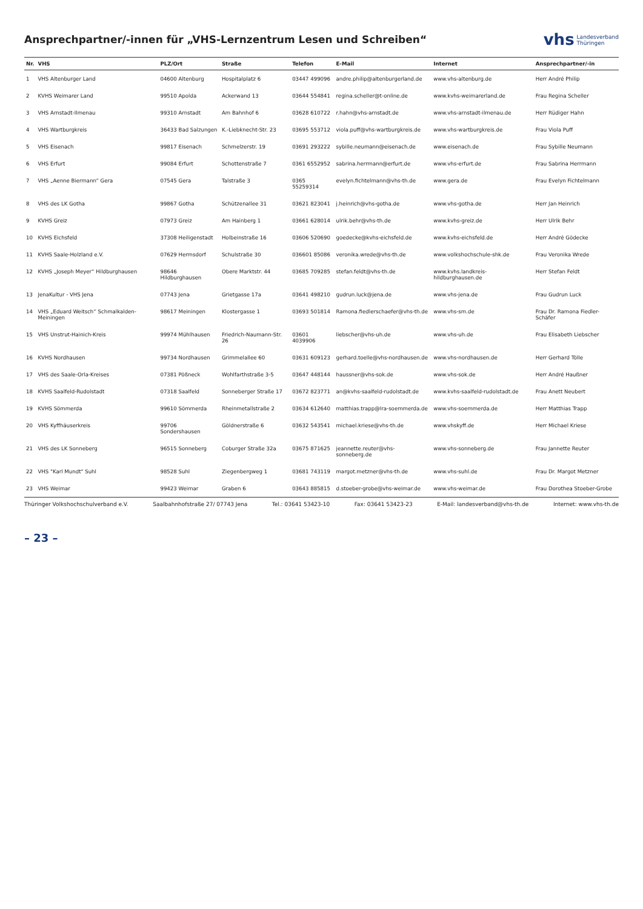Ansprechpartner/-innen für „VHS-Lernzentrum Lesen und Schreiben“
vhs Landesverband
Thüringen
| Nr. | VHS | PLZ/Ort | Straße | Telefon | E-Mail | Internet | Ansprechpartner/-in |
| --- | --- | --- | --- | --- | --- | --- | --- |
| 1 | VHS Altenburger Land | 04600 Altenburg | Hospitalplatz 6 | 03447 499096 | andre.philip@altenburgerland.de | www.vhs-altenburg.de | Herr André Philip |
| 2 | KVHS Weimarer Land | 99510 Apolda | Ackerwand 13 | 03644 554841 | regina.scheller@t-online.de | www.kvhs-weimarerland.de | Frau Regina Scheller |
| 3 | VHS Arnstadt-Ilmenau | 99310 Arnstadt | Am Bahnhof 6 | 03628 610722 | r.hahn@vhs-arnstadt.de | www.vhs-arnstadt-ilmenau.de | Herr Rüdiger Hahn |
| 4 | VHS Wartburgkreis | 36433 Bad Salzungen | K.-Liebknecht-Str. 23 | 03695 553712 | viola.puff@vhs-wartburgkreis.de | www.vhs-wartburgkreis.de | Frau Viola Puff |
| 5 | VHS Eisenach | 99817 Eisenach | Schmelzerstr. 19 | 03691 293222 | sybille.neumann@eisenach.de | www.eisenach.de | Frau Sybille Neumann |
| 6 | VHS Erfurt | 99084 Erfurt | Schottenstraße 7 | 0361 6552952 | sabrina.herrmann@erfurt.de | www.vhs-erfurt.de | Frau Sabrina Herrmann |
| 7 | VHS „Aenne Biermann“ Gera | 07545 Gera | Talstraße 3 | 0365 55259314 | evelyn.fichtelmann@vhs-th.de | www.gera.de | Frau Evelyn Fichtelmann |
| 8 | VHS des LK Gotha | 99867 Gotha | Schützenallee 31 | 03621 823041 | j.heinrich@vhs-gotha.de | www.vhs-gotha.de | Herr Jan Heinrich |
| 9 | KVHS Greiz | 07973 Greiz | Am Hainberg 1 | 03661 628014 | ulrik.behr@vhs-th.de | www.kvhs-greiz.de | Herr Ulrik Behr |
| 10 | KVHS Eichsfeld | 37308 Heiligenstadt | Holbeinstraße 16 | 03606 520690 | goedecke@kvhs-eichsfeld.de | www.kvhs-eichsfeld.de | Herr André Gödecke |
| 11 | KVHS Saale-Holzland e.V. | 07629 Hermsdorf | Schulstraße 30 | 036601 85086 | veronika.wrede@vhs-th.de | www.volkshochschule-shk.de | Frau Veronika Wrede |
| 12 | KVHS „Joseph Meyer“ Hildburghausen | 98646 Hildburghausen | Obere Marktstr. 44 | 03685 709285 | stefan.feldt@vhs-th.de | www.kvhs.landkreis-hildburghausen.de | Herr Stefan Feldt |
| 13 | JenaKultur - VHS Jena | 07743 Jena | Grietgasse 17a | 03641 498210 | gudrun.luck@jena.de | www.vhs-jena.de | Frau Gudrun Luck |
| 14 | VHS „Eduard Weitsch“ Schmalkalden-Meiningen | 98617 Meiningen | Klostergasse 1 | 03693 501814 | Ramona.fiedlerschaefer@vhs-th.de | www.vhs-sm.de | Frau Dr. Ramona Fiedler-Schäfer |
| 15 | VHS Unstrut-Hainich-Kreis | 99974 Mühlhausen | Friedrich-Naumann-Str. 26 | 03601 4039906 | liebscher@vhs-uh.de | www.vhs-uh.de | Frau Elisabeth Liebscher |
| 16 | KVHS Nordhausen | 99734 Nordhausen | Grimmelallee 60 | 03631 609123 | gerhard.toelle@vhs-nordhausen.de | www.vhs-nordhausen.de | Herr Gerhard Tölle |
| 17 | VHS des Saale-Orla-Kreises | 07381 Pößneck | Wohlfarthstraße 3-5 | 03647 448144 | haussner@vhs-sok.de | www.vhs-sok.de | Herr André Haußner |
| 18 | KVHS Saalfeld-Rudolstadt | 07318 Saalfeld | Sonneberger Straße 17 | 03672 823771 | an@kvhs-saalfeld-rudolstadt.de | www.kvhs-saalfeld-rudolstadt.de | Frau Anett Neubert |
| 19 | KVHS Sömmerda | 99610 Sömmerda | Rheinmetallstraße 2 | 03634 612640 | matthias.trapp@lra-soemmerda.de | www.vhs-soemmerda.de | Herr Matthias Trapp |
| 20 | VHS Kyffhäuserkreis | 99706 Sondershausen | Göldnerstraße 6 | 03632 543541 | michael.kriese@vhs-th.de | www.vhskyff.de | Herr Michael Kriese |
| 21 | VHS des LK Sonneberg | 96515 Sonneberg | Coburger Straße 32a | 03675 871625 | jeannette.reuter@vhs-sonneberg.de | www.vhs-sonneberg.de | Frau Jannette Reuter |
| 22 | VHS "Karl Mundt" Suhl | 98528 Suhl | Ziegenbergweg 1 | 03681 743119 | margot.metzner@vhs-th.de | www.vhs-suhl.de | Frau Dr. Margot Metzner |
| 23 | VHS Weimar | 99423 Weimar | Graben 6 | 03643 885815 | d.stoeber-grobe@vhs-weimar.de | www.vhs-weimar.de | Frau Dorothea Stoeber-Grobe |
Thüringer Volkshochschulverband e.V. Saalbahnhofstraße 27/ 07743 Jena Tel.: 03641 53423-10 Fax: 03641 53423-23 E-Mail: landesverband@vhs-th.de Internet: www.vhs-th.de
– 23 –